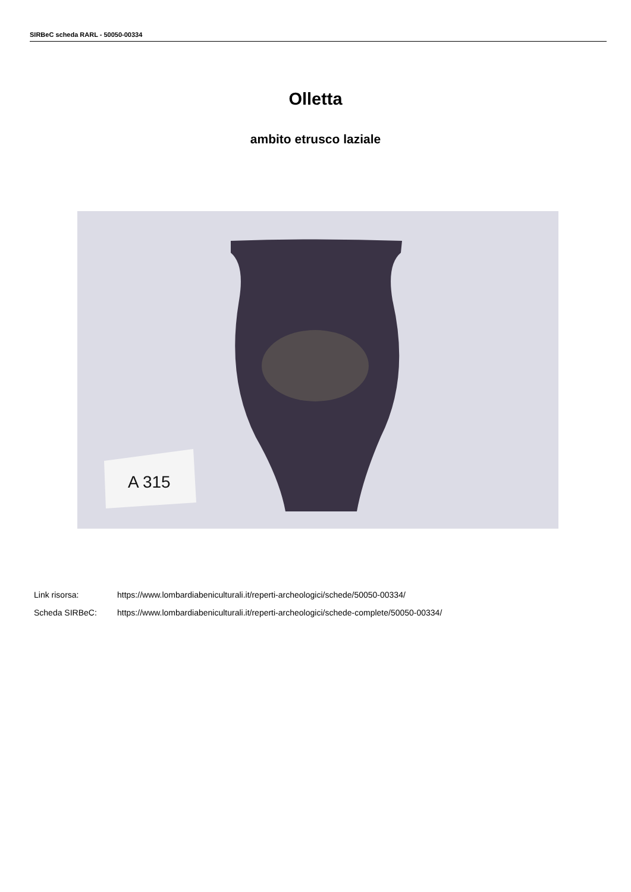SIRBeC scheda RARL - 50050-00334
Olletta
ambito etrusco laziale
A 315
Link risorsa: https://www.lombardiabeniculturali.it/reperti-archeologici/schede/50050-00334/
Scheda SIRBeC: https://www.lombardiabeniculturali.it/reperti-archeologici/schede-complete/50050-00334/